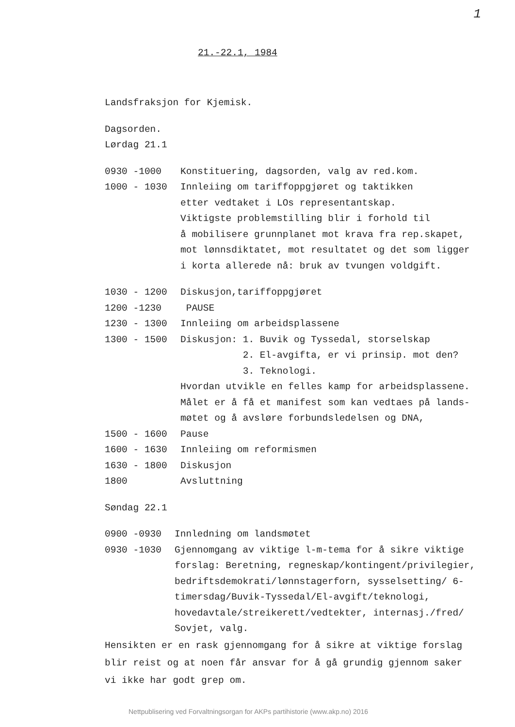1
21.-22.1, 1984
Landsfraksjon for Kjemisk.
Dagsorden.
Lørdag 21.1
0930 -1000 Konstituering, dagsorden, valg av red.kom.
1000 - 1030 Innleiing om tariffoppgjøret og taktikken
etter vedtaket i LOs representantskap.
Viktigste problemstilling blir i forhold til
å mobilisere grunnplanet mot krava fra rep.skapet,
mot lønnsdiktatet, mot resultatet og det som ligger
i korta allerede nå: bruk av tvungen voldgift.
1030 - 1200 Diskusjon,tariffoppgjøret
1200 -1230 PAUSE
1230 - 1300 Innleiing om arbeidsplassene
1300 - 1500 Diskusjon: 1. Buvik og Tyssedal, storselskap
2. El-avgifta, er vi prinsip. mot den?
3. Teknologi.
Hvordan utvikle en felles kamp for arbeidsplassene.
Målet er å få et manifest som kan vedtaes på lands-
møtet og å avsløre forbundsledelsen og DNA,
1500 - 1600 Pause
1600 - 1630 Innleiing om reformismen
1630 - 1800 Diskusjon
1800 Avsluttning
Søndag 22.1
0900 -0930 Innledning om landsmøtet
0930 -1030 Gjennomgang av viktige l-m-tema for å sikre viktige
forslag: Beretning, regneskap/kontingent/privilegier,
bedriftsdemokrati/lønnstagerforn, sysselsetting/ 6-
timersdag/Buvik-Tyssedal/El-avgift/teknologi,
hovedavtale/streikerett/vedtekter, internasj./fred/
Sovjet, valg.
Hensikten er en rask gjennomgang for å sikre at viktige forslag
blir reist og at noen får ansvar for å gå grundig gjennom saker
vi ikke har godt grep om.
Nettpublisering ved Forvaltningsorgan for AKPs partihistorie (www.akp.no) 2016